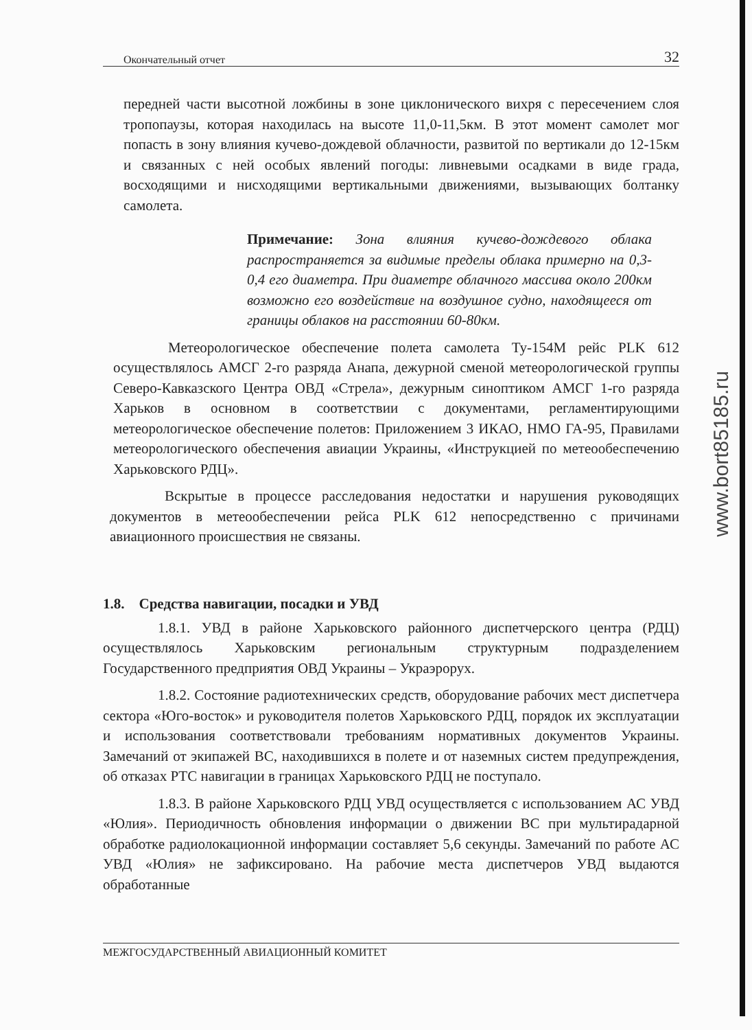www.bort85185.ru
Окончательный отчет 32
передней части высотной ложбины в зоне циклонического вихря с пересечением слоя тропопаузы, которая находилась на высоте 11,0-11,5км. В этот момент самолет мог попасть в зону влияния кучево-дождевой облачности, развитой по вертикали до 12-15км и связанных с ней особых явлений погоды: ливневыми осадками в виде града, восходящими и нисходящими вертикальными движениями, вызывающих болтанку самолета.
Примечание: Зона влияния кучево-дождевого облака распространяется за видимые пределы облака примерно на 0,3-0,4 его диаметра. При диаметре облачного массива около 200км возможно его воздействие на воздушное судно, находящееся от границы облаков на расстоянии 60-80км.
Метеорологическое обеспечение полета самолета Ту-154М рейс PLK 612 осуществлялось АМСГ 2-го разряда Анапа, дежурной сменой метеорологической группы Северо-Кавказского Центра ОВД «Стрела», дежурным синоптиком АМСГ 1-го разряда Харьков в основном в соответствии с документами, регламентирующими метеорологическое обеспечение полетов: Приложением 3 ИКАО, НМО ГА-95, Правилами метеорологического обеспечения авиации Украины, «Инструкцией по метеообеспечению Харьковского РДЦ».
Вскрытые в процессе расследования недостатки и нарушения руководящих документов в метеообеспечении рейса PLK 612 непосредственно с причинами авиационного происшествия не связаны.
1.8. Средства навигации, посадки и УВД
1.8.1. УВД в районе Харьковского районного диспетчерского центра (РДЦ) осуществлялось Харьковским региональным структурным подразделением Государственного предприятия ОВД Украины – Украэрорух.
1.8.2. Состояние радиотехнических средств, оборудование рабочих мест диспетчера сектора «Юго-восток» и руководителя полетов Харьковского РДЦ, порядок их эксплуатации и использования соответствовали требованиям нормативных документов Украины. Замечаний от экипажей ВС, находившихся в полете и от наземных систем предупреждения, об отказах РТС навигации в границах Харьковского РДЦ не поступало.
1.8.3. В районе Харьковского РДЦ УВД осуществляется с использованием АС УВД «Юлия». Периодичность обновления информации о движении ВС при мультирадарной обработке радиолокационной информации составляет 5,6 секунды. Замечаний по работе АС УВД «Юлия» не зафиксировано. На рабочие места диспетчеров УВД выдаются обработанные
МЕЖГОСУДАРСТВЕННЫЙ АВИАЦИОННЫЙ КОМИТЕТ